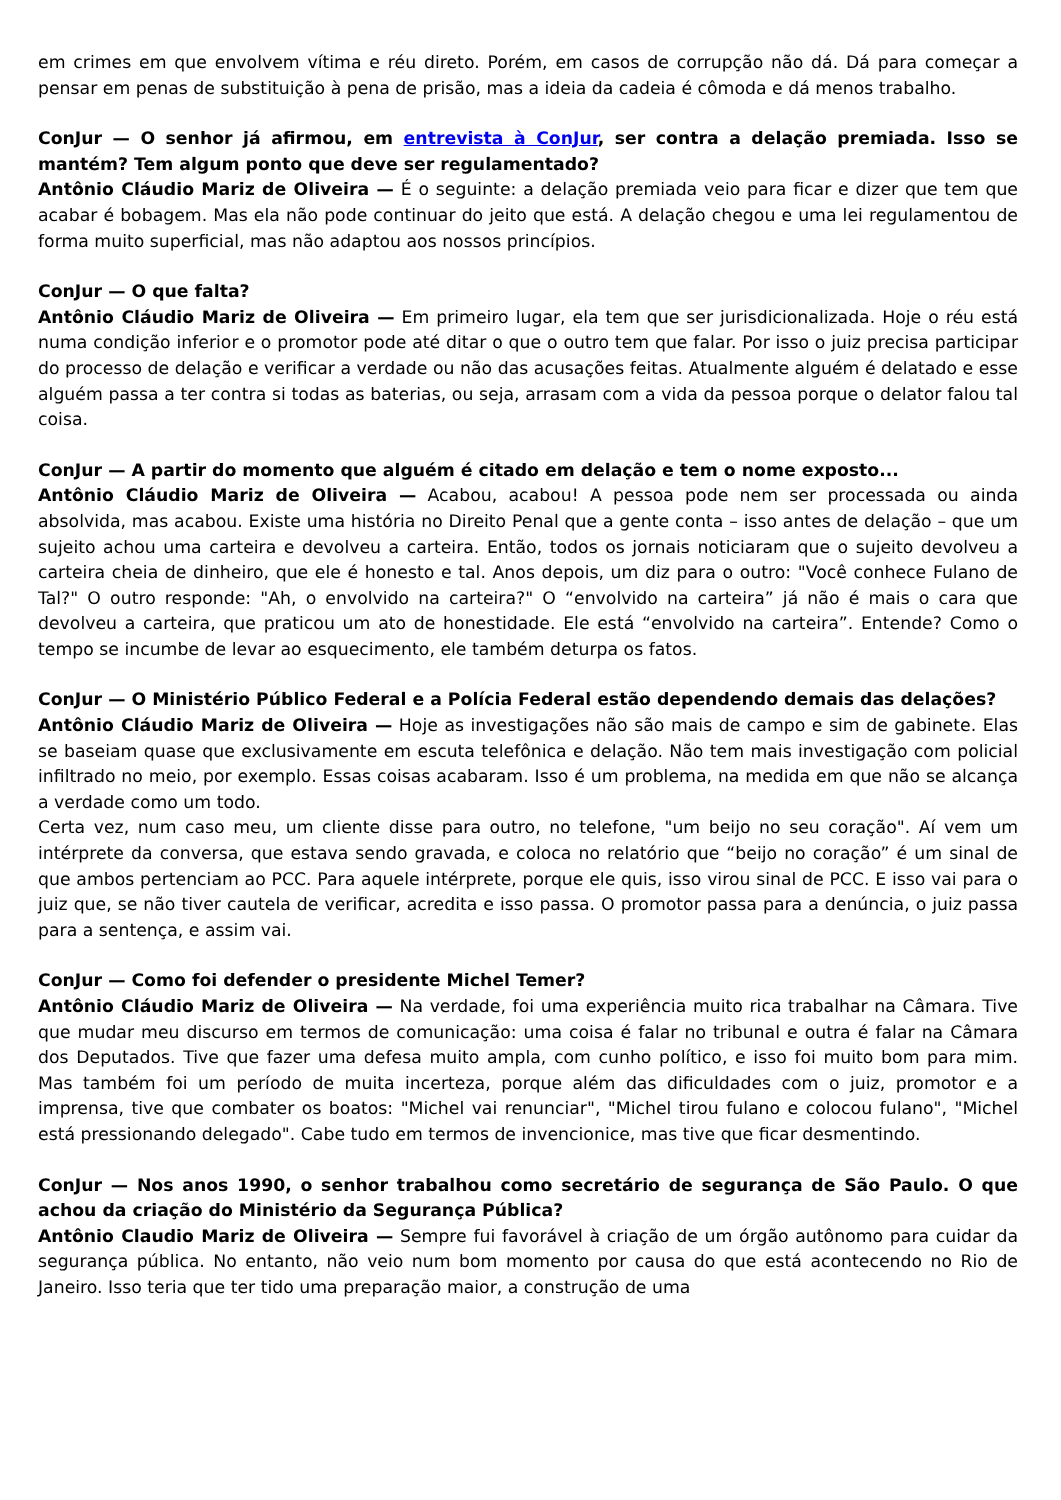em crimes em que envolvem vítima e réu direto. Porém, em casos de corrupção não dá. Dá para começar a pensar em penas de substituição à pena de prisão, mas a ideia da cadeia é cômoda e dá menos trabalho.
ConJur — O senhor já afirmou, em entrevista à ConJur, ser contra a delação premiada. Isso se mantém? Tem algum ponto que deve ser regulamentado?
Antônio Cláudio Mariz de Oliveira — É o seguinte: a delação premiada veio para ficar e dizer que tem que acabar é bobagem. Mas ela não pode continuar do jeito que está. A delação chegou e uma lei regulamentou de forma muito superficial, mas não adaptou aos nossos princípios.
ConJur — O que falta?
Antônio Cláudio Mariz de Oliveira — Em primeiro lugar, ela tem que ser jurisdicionalizada. Hoje o réu está numa condição inferior e o promotor pode até ditar o que o outro tem que falar. Por isso o juiz precisa participar do processo de delação e verificar a verdade ou não das acusações feitas. Atualmente alguém é delatado e esse alguém passa a ter contra si todas as baterias, ou seja, arrasam com a vida da pessoa porque o delator falou tal coisa.
ConJur — A partir do momento que alguém é citado em delação e tem o nome exposto...
Antônio Cláudio Mariz de Oliveira — Acabou, acabou! A pessoa pode nem ser processada ou ainda absolvida, mas acabou. Existe uma história no Direito Penal que a gente conta – isso antes de delação – que um sujeito achou uma carteira e devolveu a carteira. Então, todos os jornais noticiaram que o sujeito devolveu a carteira cheia de dinheiro, que ele é honesto e tal. Anos depois, um diz para o outro: "Você conhece Fulano de Tal?" O outro responde: "Ah, o envolvido na carteira?" O “envolvido na carteira” já não é mais o cara que devolveu a carteira, que praticou um ato de honestidade. Ele está “envolvido na carteira”. Entende? Como o tempo se incumbe de levar ao esquecimento, ele também deturpa os fatos.
ConJur — O Ministério Público Federal e a Polícia Federal estão dependendo demais das delações?
Antônio Cláudio Mariz de Oliveira — Hoje as investigações não são mais de campo e sim de gabinete. Elas se baseiam quase que exclusivamente em escuta telefônica e delação. Não tem mais investigação com policial infiltrado no meio, por exemplo. Essas coisas acabaram. Isso é um problema, na medida em que não se alcança a verdade como um todo.
Certa vez, num caso meu, um cliente disse para outro, no telefone, "um beijo no seu coração". Aí vem um intérprete da conversa, que estava sendo gravada, e coloca no relatório que “beijo no coração” é um sinal de que ambos pertenciam ao PCC. Para aquele intérprete, porque ele quis, isso virou sinal de PCC. E isso vai para o juiz que, se não tiver cautela de verificar, acredita e isso passa. O promotor passa para a denúncia, o juiz passa para a sentença, e assim vai.
ConJur — Como foi defender o presidente Michel Temer?
Antônio Cláudio Mariz de Oliveira — Na verdade, foi uma experiência muito rica trabalhar na Câmara. Tive que mudar meu discurso em termos de comunicação: uma coisa é falar no tribunal e outra é falar na Câmara dos Deputados. Tive que fazer uma defesa muito ampla, com cunho político, e isso foi muito bom para mim. Mas também foi um período de muita incerteza, porque além das dificuldades com o juiz, promotor e a imprensa, tive que combater os boatos: "Michel vai renunciar", "Michel tirou fulano e colocou fulano", "Michel está pressionando delegado". Cabe tudo em termos de invencionice, mas tive que ficar desmentindo.
ConJur — Nos anos 1990, o senhor trabalhou como secretário de segurança de São Paulo. O que achou da criação do Ministério da Segurança Pública?
Antônio Claudio Mariz de Oliveira — Sempre fui favorável à criação de um órgão autônomo para cuidar da segurança pública. No entanto, não veio num bom momento por causa do que está acontecendo no Rio de Janeiro. Isso teria que ter tido uma preparação maior, a construção de uma